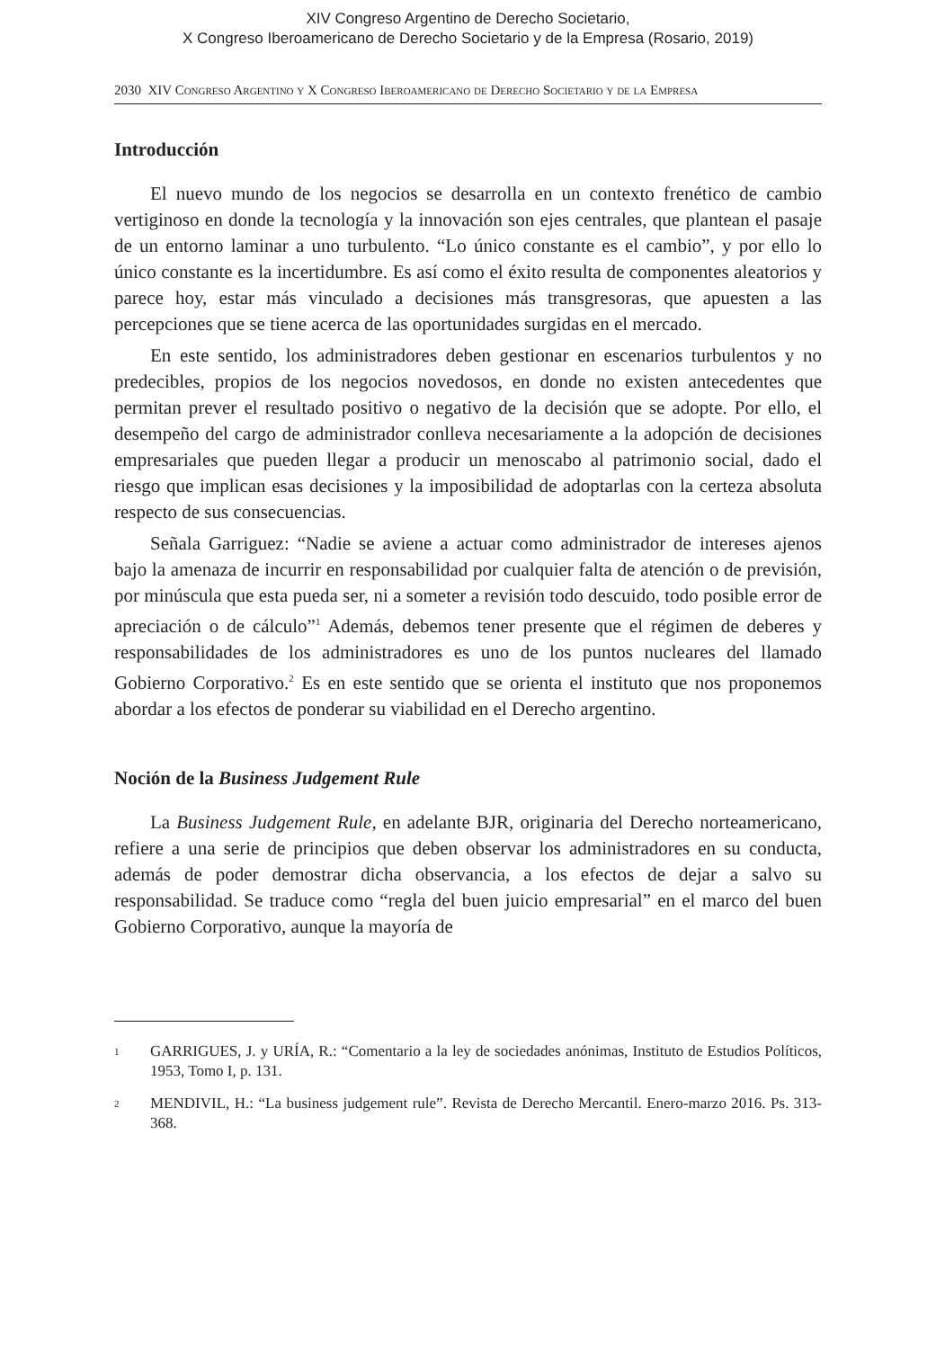XIV Congreso Argentino de Derecho Societario,
X Congreso Iberoamericano de Derecho Societario y de la Empresa (Rosario, 2019)
2030 XIV Congreso Argentino y X Congreso Iberoamericano de Derecho Societario y de la Empresa
Introducción
El nuevo mundo de los negocios se desarrolla en un contexto frenético de cambio vertiginoso en donde la tecnología y la innovación son ejes centrales, que plantean el pasaje de un entorno laminar a uno turbulento. “Lo único constante es el cambio”, y por ello lo único constante es la incertidumbre. Es así como el éxito resulta de componentes aleatorios y parece hoy, estar más vinculado a decisiones más transgresoras, que apuesten a las percepciones que se tiene acerca de las oportunidades surgidas en el mercado.
En este sentido, los administradores deben gestionar en escenarios turbulentos y no predecibles, propios de los negocios novedosos, en donde no existen antecedentes que permitan prever el resultado positivo o negativo de la decisión que se adopte. Por ello, el desempeño del cargo de administrador conlleva necesariamente a la adopción de decisiones empresariales que pueden llegar a producir un menoscabo al patrimonio social, dado el riesgo que implican esas decisiones y la imposibilidad de adoptarlas con la certeza absoluta respecto de sus consecuencias.
Señala Garriguez: “Nadie se aviene a actuar como administrador de intereses ajenos bajo la amenaza de incurrir en responsabilidad por cualquier falta de atención o de previsión, por minúscula que esta pueda ser, ni a someter a revisión todo descuido, todo posible error de apreciación o de cálculo”<sup>1</sup> Además, debemos tener presente que el régimen de deberes y responsabilidades de los administradores es uno de los puntos nucleares del llamado Gobierno Corporativo.<sup>2</sup> Es en este sentido que se orienta el instituto que nos proponemos abordar a los efectos de ponderar su viabilidad en el Derecho argentino.
Noción de la Business Judgement Rule
La Business Judgement Rule, en adelante BJR, originaria del Derecho norteamericano, refiere a una serie de principios que deben observar los administradores en su conducta, además de poder demostrar dicha observancia, a los efectos de dejar a salvo su responsabilidad. Se traduce como “regla del buen juicio empresarial” en el marco del buen Gobierno Corporativo, aunque la mayoría de
1
GARRIGUES, J. y URÍA, R.: “Comentario a la ley de sociedades anónimas, Instituto de Estudios Políticos, 1953, Tomo I, p. 131.
2
MENDIVIL, H.: “La business judgement rule”. Revista de Derecho Mercantil. Enero-marzo 2016. Ps. 313-368.